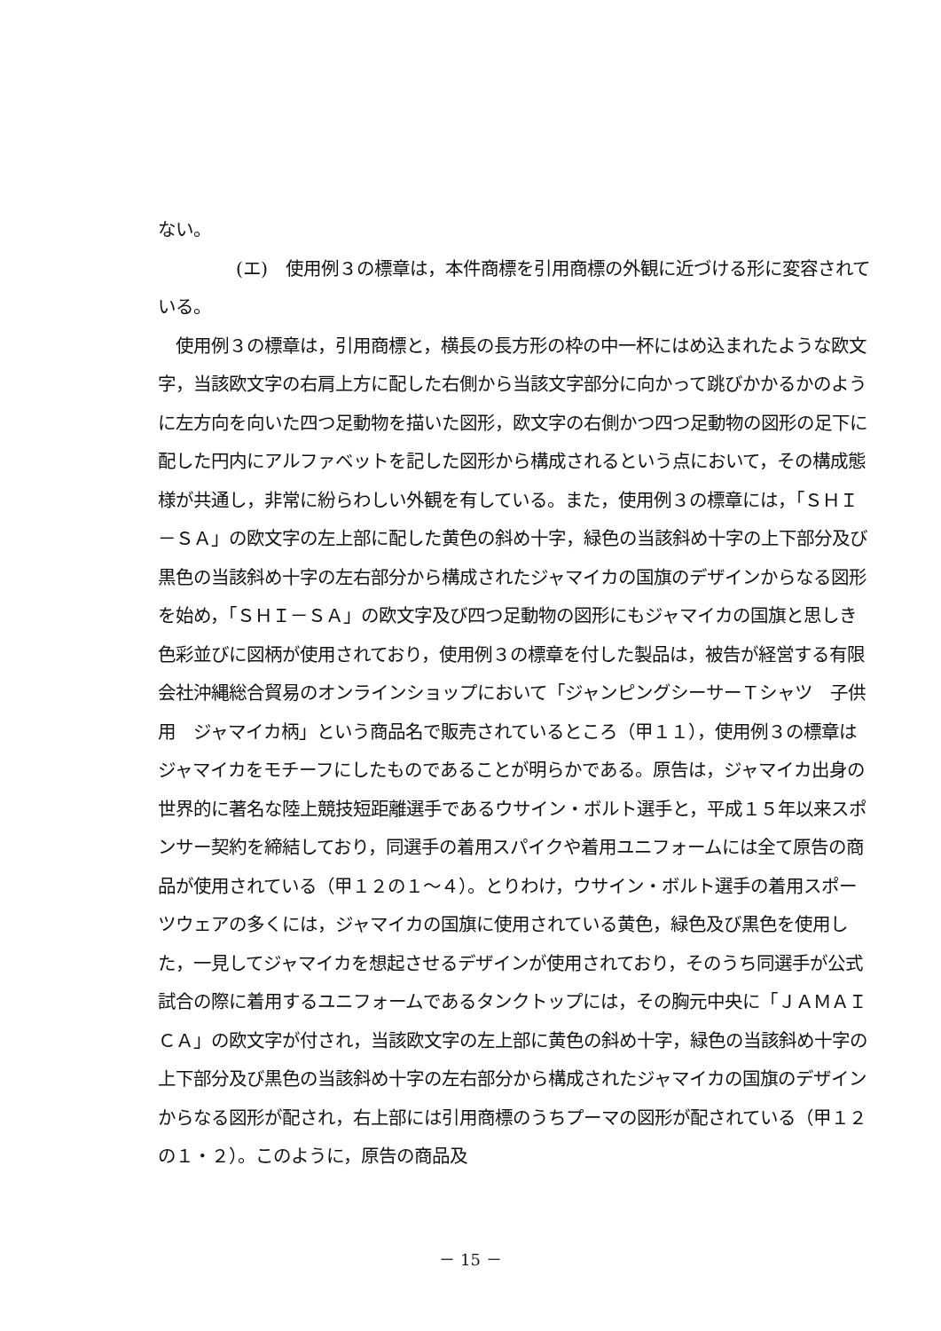ない。
(エ)　使用例３の標章は，本件商標を引用商標の外観に近づける形に変容されている。
使用例３の標章は，引用商標と，横長の長方形の枠の中一杯にはめ込まれたような欧文字，当該欧文字の右肩上方に配した右側から当該文字部分に向かって跳びかかるかのように左方向を向いた四つ足動物を描いた図形，欧文字の右側かつ四つ足動物の図形の足下に配した円内にアルファベットを記した図形から構成されるという点において，その構成態様が共通し，非常に紛らわしい外観を有している。また，使用例３の標章には，「ＳＨＩ－ＳＡ」の欧文字の左上部に配した黄色の斜め十字，緑色の当該斜め十字の上下部分及び黒色の当該斜め十字の左右部分から構成されたジャマイカの国旗のデザインからなる図形を始め，「ＳＨＩ－ＳＡ」の欧文字及び四つ足動物の図形にもジャマイカの国旗と思しき色彩並びに図柄が使用されており，使用例３の標章を付した製品は，被告が経営する有限会社沖縄総合貿易のオンラインショップにおいて「ジャンピングシーサーＴシャツ　子供用　ジャマイカ柄」という商品名で販売されているところ（甲１１），使用例３の標章はジャマイカをモチーフにしたものであることが明らかである。原告は，ジャマイカ出身の世界的に著名な陸上競技短距離選手であるウサイン・ボルト選手と，平成１５年以来スポンサー契約を締結しており，同選手の着用スパイクや着用ユニフォームには全て原告の商品が使用されている（甲１２の１～４）。とりわけ，ウサイン・ボルト選手の着用スポーツウェアの多くには，ジャマイカの国旗に使用されている黄色，緑色及び黒色を使用した，一見してジャマイカを想起させるデザインが使用されており，そのうち同選手が公式試合の際に着用するユニフォームであるタンクトップには，その胸元中央に「ＪＡＭＡＩＣＡ」の欧文字が付され，当該欧文字の左上部に黄色の斜め十字，緑色の当該斜め十字の上下部分及び黒色の当該斜め十字の左右部分から構成されたジャマイカの国旗のデザインからなる図形が配され，右上部には引用商標のうちプーマの図形が配されている（甲１２の１・２）。このように，原告の商品及
－ 15 －